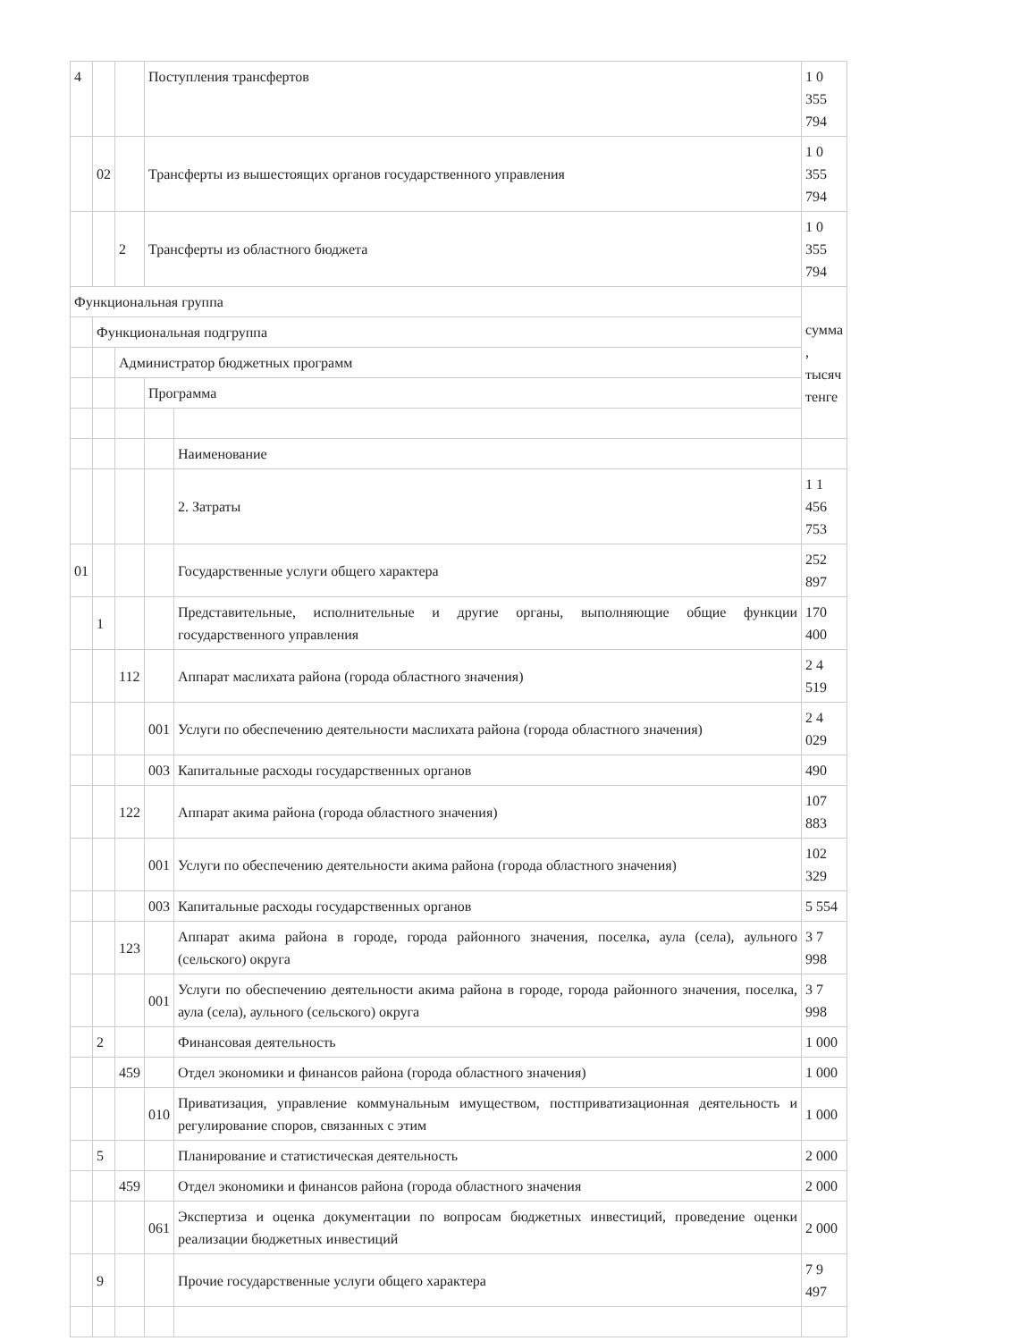| 4 | | | Поступления трансфертов | | 1 0 355 794 |
| | 02 | | Трансферты из вышестоящих органов государственного управления | | 1 0 355 794 |
| | | 2 | Трансферты из областного бюджета | | 1 0 355 794 |
| Функциональная группа | | | | | сумма , тысяч тенге |
| | Функциональная подгруппа | | | | |
| | | Администратор бюджетных программ | | | |
| | | | Программа | | |
| | | | | Наименование | |
| | | | | 2. Затраты | 1 1 456 753 |
| 01 | | | | Государственные услуги общего характера | 252 897 |
| | 1 | | | Представительные, исполнительные и другие органы, выполняющие общие функции государственного управления | 170 400 |
| | | 112 | | Аппарат маслихата района (города областного значения) | 2 4 519 |
| | | | 001 | Услуги по обеспечению деятельности маслихата района (города областного значения) | 2 4 029 |
| | | | 003 | Капитальные расходы государственных органов | 490 |
| | | 122 | | Аппарат акима района (города областного значения) | 107 883 |
| | | | 001 | Услуги по обеспечению деятельности акима района (города областного значения) | 102 329 |
| | | | 003 | Капитальные расходы государственных органов | 5 554 |
| | | 123 | | Аппарат акима района в городе, города районного значения, поселка, аула (села), аульного (сельского) округа | 3 7 998 |
| | | | 001 | Услуги по обеспечению деятельности акима района в городе, города районного значения, поселка, аула (села), аульного (сельского) округа | 3 7 998 |
| | 2 | | | Финансовая деятельность | 1 000 |
| | | 459 | | Отдел экономики и финансов района (города областного значения) | 1 000 |
| | | | 010 | Приватизация, управление коммунальным имуществом, постприватизационная деятельность и регулирование споров, связанных с этим | 1 000 |
| | 5 | | | Планирование и статистическая деятельность | 2 000 |
| | | 459 | | Отдел экономики и финансов района (города областного значения | 2 000 |
| | | | 061 | Экспертиза и оценка документации по вопросам бюджетных инвестиций, проведение оценки реализации бюджетных инвестиций | 2 000 |
| | 9 | | | Прочие государственные услуги общего характера | 7 9 497 |